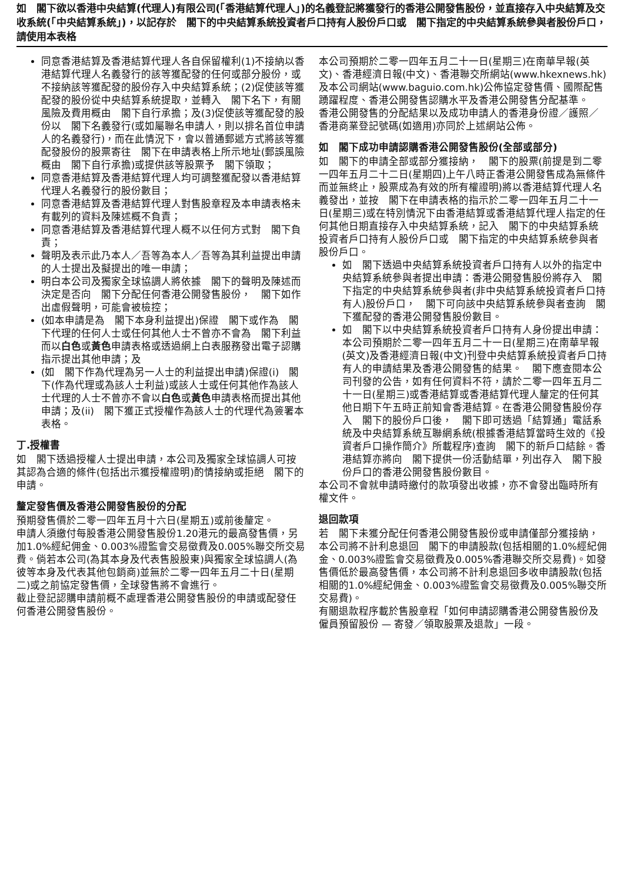如　閣下欲以香港中央結算(代理人)有限公司(「香港結算代理人」)的名義登記將獲發行的香港公開發售股份，並直接存入中央結算及交收系統(「中央結算系統」)，以記存於　閣下的中央結算系統投資者戶口持有人股份戶口或　閣下指定的中央結算系統參與者股份戶口，請使用本表格
同意香港結算及香港結算代理人各自保留權利(1)不接納以香港結算代理人名義發行的該等獲配發的任何或部分股份，或不接納該等獲配發的股份存入中央結算系統；(2)促使該等獲配發的股份從中央結算系統提取，並轉入　閣下名下，有關風險及費用概由　閣下自行承擔；及(3)促使該等獲配發的股份以　閣下名義發行(或如屬聯名申請人，則以排名首位申請人的名義發行)，而在此情況下，會以普通郵遞方式將該等獲配發股份的股票寄往　閣下在申請表格上所示地址(郵誤風險概由　閣下自行承擔)或提供該等股票予　閣下領取；
同意香港結算及香港結算代理人均可調整獲配發以香港結算代理人名義發行的股份數目；
同意香港結算及香港結算代理人對售股章程及本申請表格未有載列的資料及陳述概不負責；
同意香港結算及香港結算代理人概不以任何方式對　閣下負責；
聲明及表示此乃本人／吾等為本人／吾等為其利益提出申請的人士提出及擬提出的唯一申請；
明白本公司及獨家全球協調人將依據　閣下的聲明及陳述而決定是否向　閣下分配任何香港公開發售股份，　閣下如作出虛假聲明，可能會被檢控；
(如本申請是為　閣下本身利益提出)保證　閣下或作為　閣下代理的任何人士或任何其他人士不曾亦不會為　閣下利益而以白色或黃色申請表格或透過網上白表服務發出電子認購指示提出其他申請；及
(如　閣下作為代理為另一人士的利益提出申請)保證(i)　閣下(作為代理或為該人士利益)或該人士或任何其他作為該人士代理的人士不曾亦不會以白色或黃色申請表格而提出其他申請；及(ii)　閣下獲正式授權作為該人士的代理代為簽署本表格。
丁.授權書
如　閣下透過授權人士提出申請，本公司及獨家全球協調人可按其認為合適的條件(包括出示獲授權證明)酌情接納或拒絕　閣下的申請。
釐定發售價及香港公開發售股份的分配
預期發售價於二零一四年五月十六日(星期五)或前後釐定。
申請人須繳付每股香港公開發售股份1.20港元的最高發售價，另加1.0%經紀佣金、0.003%證監會交易徵費及0.005%聯交所交易費。倘若本公司(為其本身及代表售股股東)與獨家全球協調人(為彼等本身及代表其他包銷商)並無於二零一四年五月二十日(星期二)或之前協定發售價，全球發售將不會進行。
截止登記認購申請前概不處理香港公開發售股份的申請或配發任何香港公開發售股份。
本公司預期於二零一四年五月二十一日(星期三)在南華早報(英文)、香港經濟日報(中文)、香港聯交所網站(www.hkexnews.hk)及本公司網站(www.baguio.com.hk)公佈協定發售價、國際配售踴躍程度、香港公開發售認購水平及香港公開發售分配基準。
香港公開發售的分配結果以及成功申請人的香港身份證／護照／香港商業登記號碼(如適用)亦同於上述網站公佈。
如　閣下成功申請認購香港公開發售股份(全部或部分)
如　閣下的申請全部或部分獲接納，　閣下的股票(前提是到二零一四年五月二十二日(星期四)上午八時正香港公開發售成為無條件而並無終止，股票成為有效的所有權證明)將以香港結算代理人名義發出，並按　閣下在申請表格的指示於二零一四年五月二十一日(星期三)或在特別情況下由香港結算或香港結算代理人指定的任何其他日期直接存入中央結算系統，記入　閣下的中央結算系統投資者戶口持有人股份戶口或　閣下指定的中央結算系統參與者股份戶口。
如　閣下透過中央結算系統投資者戶口持有人以外的指定中央結算系統參與者提出申請：香港公開發售股份將存入　閣下指定的中央結算系統參與者(非中央結算系統投資者戶口持有人)股份戶口，　閣下可向該中央結算系統參與者查詢　閣下獲配發的香港公開發售股份數目。
如　閣下以中央結算系統投資者戶口持有人身份提出申請：本公司預期於二零一四年五月二十一日(星期三)在南華早報(英文)及香港經濟日報(中文)刊登中央結算系統投資者戶口持有人的申請結果及香港公開發售的結果。　閣下應查閱本公司刊發的公告，如有任何資料不符，請於二零一四年五月二十一日(星期三)或香港結算或香港結算代理人釐定的任何其他日期下午五時正前知會香港結算。在香港公開發售股份存入　閣下的股份戶口後，　閣下即可透過「結算通」電話系統及中央結算系統互聯網系統(根據香港結算當時生效的《投資者戶口操作簡介》所載程序)查詢　閣下的新戶口結餘。香港結算亦將向　閣下提供一份活動結單，列出存入　閣下股份戶口的香港公開發售股份數目。
本公司不會就申請時繳付的款項發出收據，亦不會發出臨時所有權文件。
退回款項
若　閣下未獲分配任何香港公開發售股份或申請僅部分獲接納，本公司將不計利息退回　閣下的申請股款(包括相關的1.0%經紀佣金、0.003%證監會交易徵費及0.005%香港聯交所交易費)。如發售價低於最高發售價，本公司將不計利息退回多收申請股款(包括相關的1.0%經紀佣金、0.003%證監會交易徵費及0.005%聯交所交易費)。
有關退款程序載於售股章程「如何申請認購香港公開發售股份及僱員預留股份 — 寄發／領取股票及退款」一段。